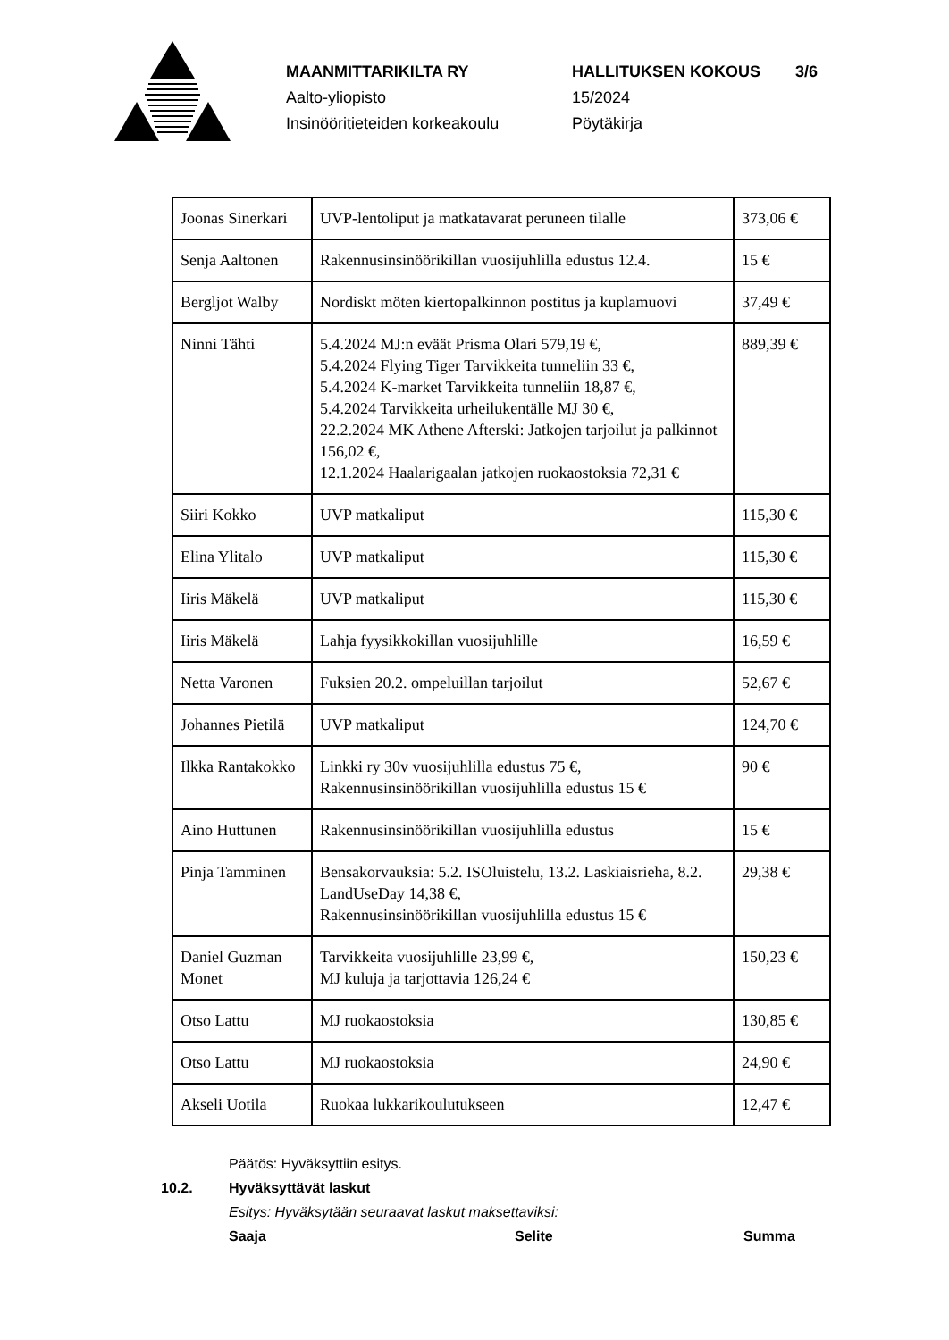MAANMITTARIKILTA RY HALLITUKSEN KOKOUS 3/6
Aalto-yliopisto 15/2024
Insinööritieteiden korkeakoulu Pöytäkirja
| Joonas Sinerkari | UVP-lentoliput ja matkatavarat peruneen tilalle | 373,06 € |
| Senja Aaltonen | Rakennusinsinöörikillan vuosijuhlilla edustus 12.4. | 15 € |
| Bergljot Walby | Nordiskt möten kiertopalkinnon postitus ja kuplamuovi | 37,49 € |
| Ninni Tähti | 5.4.2024 MJ:n eväät Prisma Olari 579,19 €, 5.4.2024 Flying Tiger Tarvikkeita tunneliin 33 €, 5.4.2024 K-market Tarvikkeita tunneliin 18,87 €, 5.4.2024 Tarvikkeita urheilukentälle MJ 30 €, 22.2.2024 MK Athene Afterski: Jatkojen tarjoilut ja palkinnot 156,02 €, 12.1.2024 Haalarigaalan jatkojen ruokaostoksia 72,31 € | 889,39 € |
| Siiri Kokko | UVP matkaliput | 115,30 € |
| Elina Ylitalo | UVP matkaliput | 115,30 € |
| Iiris Mäkelä | UVP matkaliput | 115,30 € |
| Iiris Mäkelä | Lahja fyysikkokillan vuosijuhlille | 16,59 € |
| Netta Varonen | Fuksien 20.2. ompeluillan tarjoilut | 52,67 € |
| Johannes Pietilä | UVP matkaliput | 124,70 € |
| Ilkka Rantakokko | Linkki ry 30v vuosijuhlilla edustus 75 €, Rakennusinsinöörikillan vuosijuhlilla edustus 15 € | 90 € |
| Aino Huttunen | Rakennusinsinöörikillan vuosijuhlilla edustus | 15 € |
| Pinja Tamminen | Bensakorvauksia: 5.2. ISOluistelu, 13.2. Laskiaisrieha, 8.2. LandUseDay 14,38 €, Rakennusinsinöörikillan vuosijuhlilla edustus 15 € | 29,38 € |
| Daniel Guzman Monet | Tarvikkeita vuosijuhlille 23,99 €, MJ kuluja ja tarjottavia 126,24 € | 150,23 € |
| Otso Lattu | MJ ruokaostoksia | 130,85 € |
| Otso Lattu | MJ ruokaostoksia | 24,90 € |
| Akseli Uotila | Ruokaa lukkarikoulutukseen | 12,47 € |
Päätös: Hyväksyttiin esitys.
10.2. Hyväksyttävät laskut
Esitys: Hyväksytään seuraavat laskut maksettaviksi:
Saaja Selite Summa